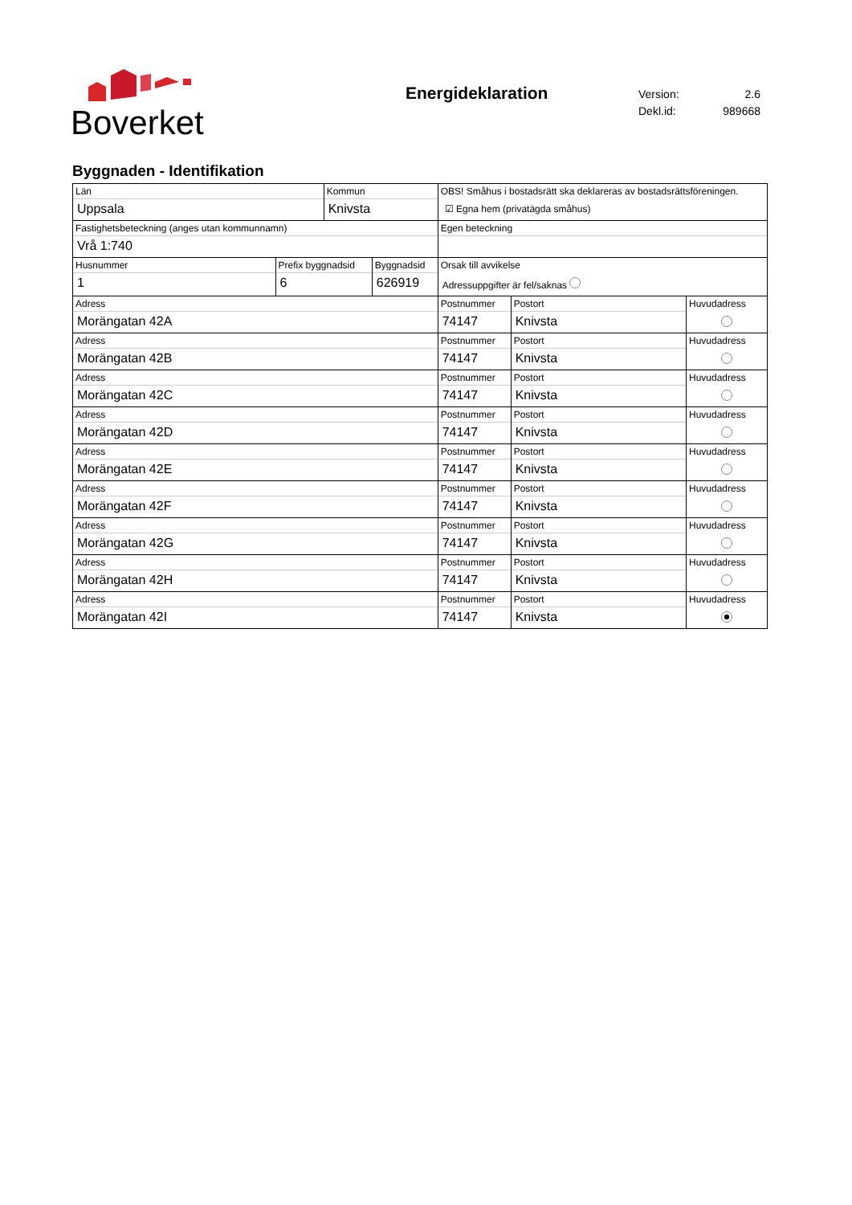Boverket
Energideklaration
| Version: | 2.6 |
| Dekl.id: | 989668 |
Byggnaden - Identifikation
| Län Uppsala | | Kommun Knivsta | | OBS! Småhus i bostadsrätt ska deklareras av bostadsrättsföreningen. ☑ Egna hem (privatägda småhus) | | |
| Fastighetsbeteckning (anges utan kommunnamn) Vrå 1:740 | | | | Egen beteckning | | |
| Husnummer 1 | Prefix byggnadsid 6 | | Byggnadsid 626919 | Orsak till avvikelse Adressuppgifter är fel/saknas | | |
| Adress Morängatan 42A | | | | Postnummer 74147 | Postort Knivsta | Huvudadress |
| Adress Morängatan 42B | | | | Postnummer 74147 | Postort Knivsta | Huvudadress |
| Adress Morängatan 42C | | | | Postnummer 74147 | Postort Knivsta | Huvudadress |
| Adress Morängatan 42D | | | | Postnummer 74147 | Postort Knivsta | Huvudadress |
| Adress Morängatan 42E | | | | Postnummer 74147 | Postort Knivsta | Huvudadress |
| Adress Morängatan 42F | | | | Postnummer 74147 | Postort Knivsta | Huvudadress |
| Adress Morängatan 42G | | | | Postnummer 74147 | Postort Knivsta | Huvudadress |
| Adress Morängatan 42H | | | | Postnummer 74147 | Postort Knivsta | Huvudadress |
| Adress Morängatan 42I | | | | Postnummer 74147 | Postort Knivsta | Huvudadress |